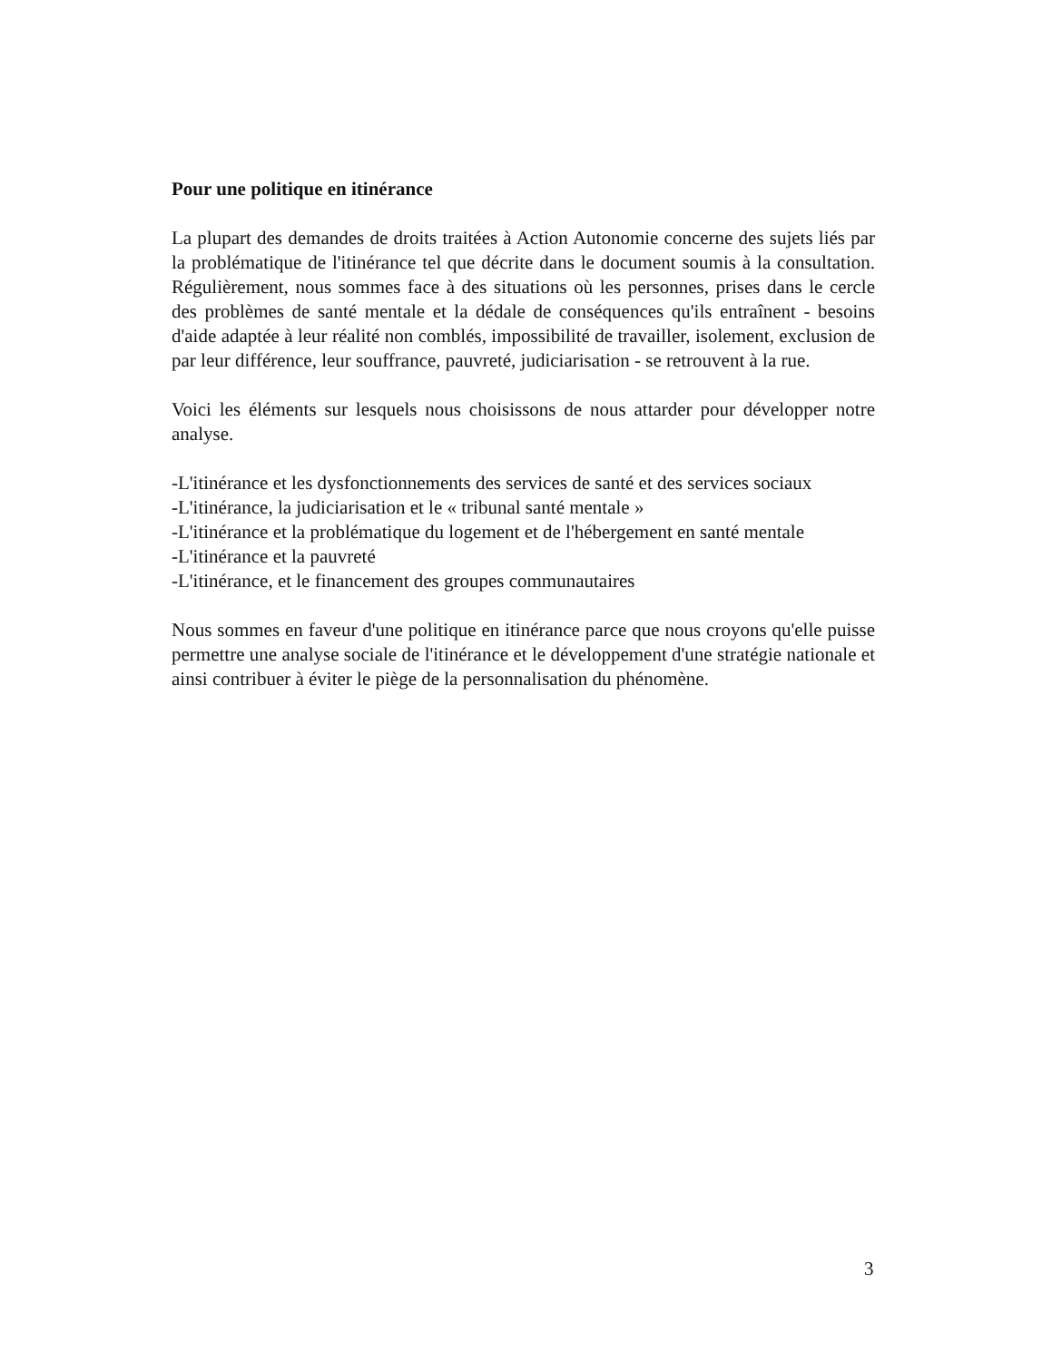Pour une politique en itinérance
La plupart des demandes de droits traitées à Action Autonomie concerne des sujets liés par la problématique de l'itinérance tel que décrite dans le document soumis à la consultation. Régulièrement, nous sommes face à des situations où les personnes, prises dans le cercle des problèmes de santé mentale et la dédale de conséquences qu'ils entraînent - besoins d'aide adaptée à leur réalité non comblés, impossibilité de travailler, isolement, exclusion de par leur différence, leur souffrance, pauvreté, judiciarisation - se retrouvent à la rue.
Voici les éléments sur lesquels nous choisissons de nous attarder pour développer notre analyse.
-L'itinérance et les dysfonctionnements des services de santé et des services sociaux
-L'itinérance, la judiciarisation et le « tribunal santé mentale »
-L'itinérance et la problématique du logement et de l'hébergement en santé mentale
-L'itinérance et la pauvreté
-L'itinérance, et le financement des groupes communautaires
Nous sommes en faveur d'une politique en itinérance parce que nous croyons qu'elle puisse permettre une analyse sociale de l'itinérance et le développement d'une stratégie nationale et ainsi contribuer à éviter le piège de la personnalisation du phénomène.
3